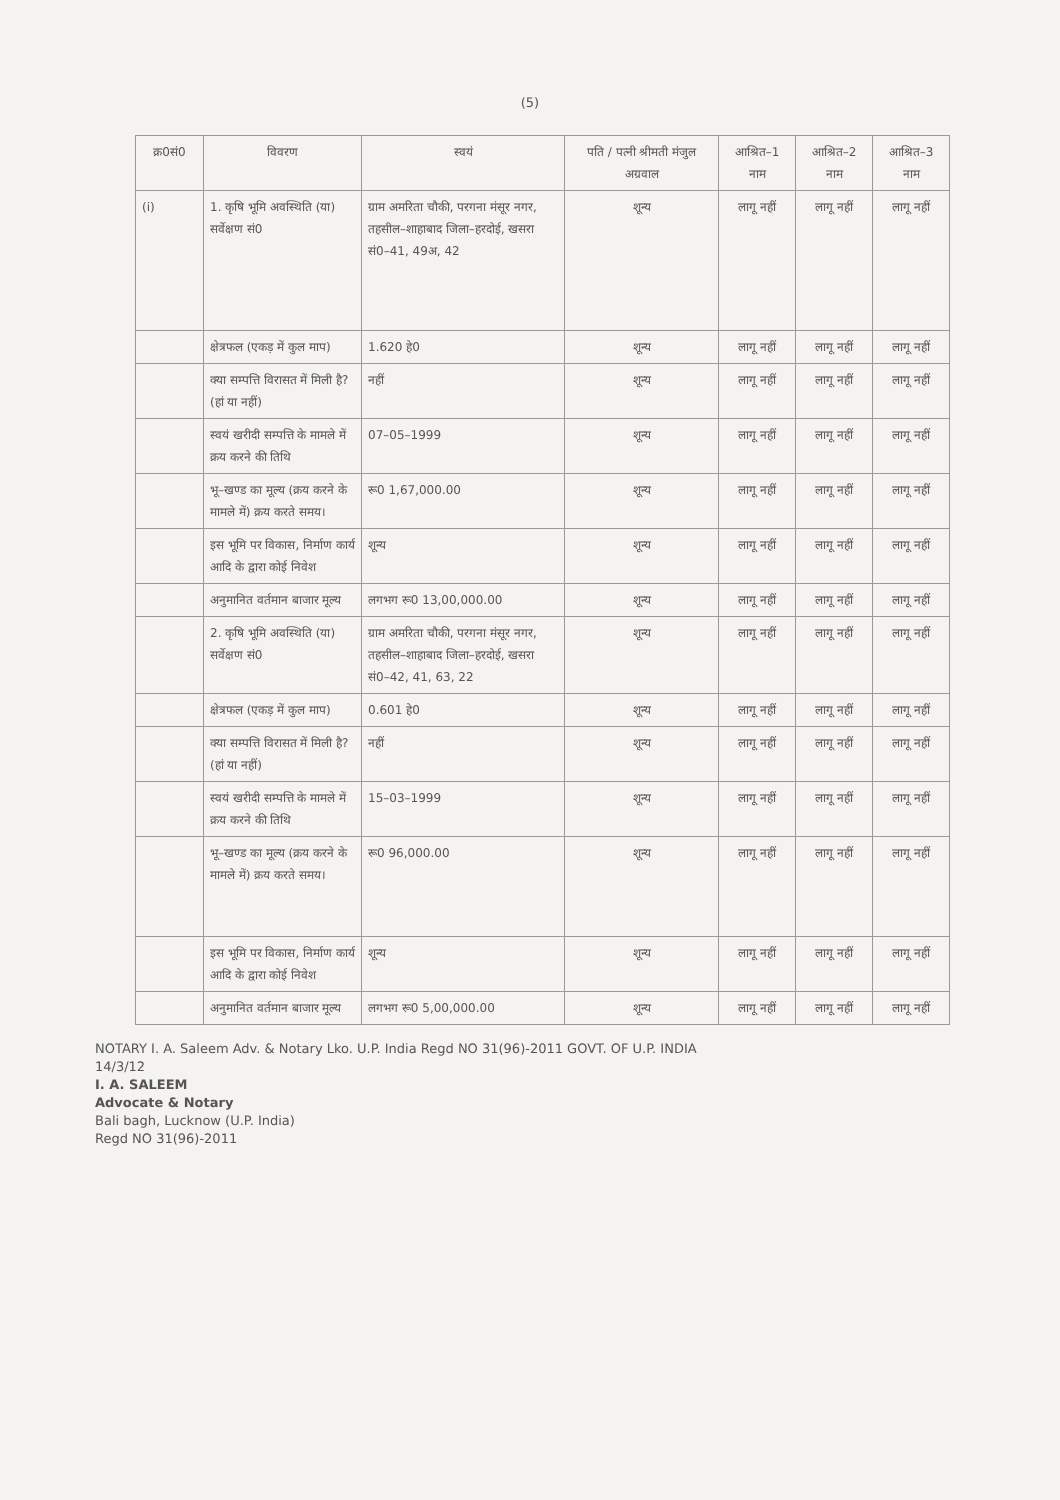(5)
| क्र0सं0 | विवरण | स्वयं | पति / पत्नी श्रीमती मंजुल अग्रवाल | आश्रित–1 नाम | आश्रित–2 नाम | आश्रित–3 नाम |
| --- | --- | --- | --- | --- | --- | --- |
| (i) | 1. कृषि भूमि अवस्थिति (या) सर्वेक्षण सं0 | ग्राम अमरिता चौकी, परगना मंसूर नगर, तहसील–शाहाबाद जिला–हरदोई, खसरा सं0–41, 49अ, 42 | शून्य | लागू नहीं | लागू नहीं | लागू नहीं |
| | क्षेत्रफल (एकड़ में कुल माप) | 1.620 हे0 | शून्य | लागू नहीं | लागू नहीं | लागू नहीं |
| | क्या सम्पत्ति विरासत में मिली है? (हां या नहीं) | नहीं | शून्य | लागू नहीं | लागू नहीं | लागू नहीं |
| | स्वयं खरीदी सम्पत्ति के मामले में क्रय करने की तिथि | 07–05–1999 | शून्य | लागू नहीं | लागू नहीं | लागू नहीं |
| | भू–खण्ड का मूल्य (क्रय करने के मामले में) क्रय करते समय। | रू0 1,67,000.00 | शून्य | लागू नहीं | लागू नहीं | लागू नहीं |
| | इस भूमि पर विकास, निर्माण कार्य आदि के द्वारा कोई निवेश | शून्य | शून्य | लागू नहीं | लागू नहीं | लागू नहीं |
| | अनुमानित वर्तमान बाजार मूल्य | लगभग रू0 13,00,000.00 | शून्य | लागू नहीं | लागू नहीं | लागू नहीं |
| | 2. कृषि भूमि अवस्थिति (या) सर्वेक्षण सं0 | ग्राम अमरिता चौकी, परगना मंसूर नगर, तहसील–शाहाबाद जिला–हरदोई, खसरा सं0–42, 41, 63, 22 | शून्य | लागू नहीं | लागू नहीं | लागू नहीं |
| | क्षेत्रफल (एकड़ में कुल माप) | 0.601 हे0 | शून्य | लागू नहीं | लागू नहीं | लागू नहीं |
| | क्या सम्पत्ति विरासत में मिली है? (हां या नहीं) | नहीं | शून्य | लागू नहीं | लागू नहीं | लागू नहीं |
| | स्वयं खरीदी सम्पत्ति के मामले में क्रय करने की तिथि | 15–03–1999 | शून्य | लागू नहीं | लागू नहीं | लागू नहीं |
| | भू–खण्ड का मूल्य (क्रय करने के मामले में) क्रय करते समय। | रू0 96,000.00 | शून्य | लागू नहीं | लागू नहीं | लागू नहीं |
| | इस भूमि पर विकास, निर्माण कार्य आदि के द्वारा कोई निवेश | शून्य | शून्य | लागू नहीं | लागू नहीं | लागू नहीं |
| | अनुमानित वर्तमान बाजार मूल्य | लगभग रू0 5,00,000.00 | शून्य | लागू नहीं | लागू नहीं | लागू नहीं |
NOTARY I. A. Saleem Adv. & Notary Lko. U.P. India Regd NO 31(96)-2011 GOVT. OF U.P. INDIA
14/3/12
I. A. SALEEM
Advocate & Notary
Bali bagh, Lucknow (U.P. India)
Regd NO 31(96)-2011